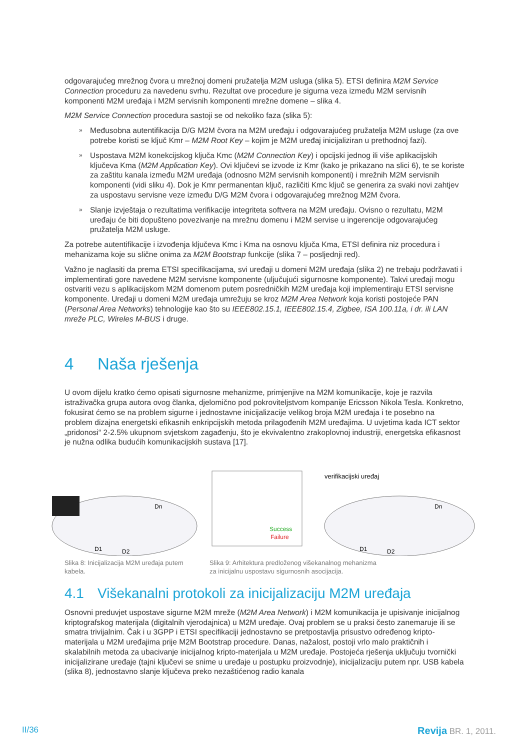odgovarajućeg mrežnog čvora u mrežnoj domeni pružatelja M2M usluga (slika 5). ETSI definira M2M Service Connection proceduru za navedenu svrhu. Rezultat ove procedure je sigurna veza između M2M servisnih komponenti M2M uređaja i M2M servisnih komponenti mrežne domene – slika 4.
M2M Service Connection procedura sastoji se od nekoliko faza (slika 5):
» Međusobna autentifikacija D/G M2M čvora na M2M uređaju i odgovarajućeg pružatelja M2M usluge (za ove potrebe koristi se ključ Kmr – M2M Root Key – kojim je M2M uređaj inicijaliziran u prethodnoj fazi).
» Uspostava M2M konekcijskog ključa Kmc (M2M Connection Key) i opcijski jednog ili više aplikacijskih ključeva Kma (M2M Application Key). Ovi ključevi se izvode iz Kmr (kako je prikazano na slici 6), te se koriste za zaštitu kanala između M2M uređaja (odnosno M2M servisnih komponenti) i mrežnih M2M servisnih komponenti (vidi sliku 4). Dok je Kmr permanentan ključ, različiti Kmc ključ se generira za svaki novi zahtjev za uspostavu servisne veze između D/G M2M čvora i odgovarajućeg mrežnog M2M čvora.
» Slanje izvještaja o rezultatima verifikacije integriteta softvera na M2M uređaju. Ovisno o rezultatu, M2M uređaju će biti dopušteno povezivanje na mrežnu domenu i M2M servise u ingerencije odgovarajućeg pružatelja M2M usluge.
Za potrebe autentifikacije i izvođenja ključeva Kmc i Kma na osnovu ključa Kma, ETSI definira niz procedura i mehanizama koje su slične onima za M2M Bootstrap funkcije (slika 7 – posljednji red).
Važno je naglasiti da prema ETSI specifikacijama, svi uređaji u domeni M2M uređaja (slika 2) ne trebaju podržavati i implementirati gore navedene M2M servisne komponente (uljučujući sigurnosne komponente). Takvi uređaji mogu ostvariti vezu s aplikacijskom M2M domenom putem posredničkih M2M uređaja koji implementiraju ETSI servisne komponente. Uređaji u domeni M2M uređaja umrežuju se kroz M2M Area Network koja koristi postojeće PAN (Personal Area Networks) tehnologije kao što su IEEE802.15.1, IEEE802.15.4, Zigbee, ISA 100.11a, i dr. ili LAN mreže PLC, Wireles M-BUS i druge.
4 Naša rješenja
U ovom dijelu kratko ćemo opisati sigurnosne mehanizme, primjenjive na M2M komunikacije, koje je razvila istraživačka grupa autora ovog članka, djelomično pod pokroviteljstvom kompanije Ericsson Nikola Tesla. Konkretno, fokusirat ćemo se na problem sigurne i jednostavne inicijalizacije velikog broja M2M uređaja i te posebno na problem dizajna energetski efikasnih enkripcijskih metoda prilagođenih M2M uređajima. U uvjetima kada ICT sektor „pridonosi“ 2-2.5% ukupnom svjetskom zagađenju, što je ekvivalentno zrakoplovnoj industriji, energetska efikasnost je nužna odlika budućih komunikacijskih sustava [17].
D1
D2
Dn
Slika 8: Inicijalizacija M2M uređaja putem kabela.
Success
Failure
verifikacijski uređaj
D1
D2
Dn
Slika 9: Arhitektura predloženog višekanalnog mehanizma
za inicijalnu uspostavu sigurnosnih asocijacija.
4.1 Višekanalni protokoli za inicijalizaciju M2M uređaja
Osnovni preduvjet uspostave sigurne M2M mreže (M2M Area Network) i M2M komunikacija je upisivanje inicijalnog kriptografskog materijala (digitalnih vjerodajnica) u M2M uređaje. Ovaj problem se u praksi često zanemaruje ili se smatra trivijalnim. Čak i u 3GPP i ETSI specifikaciji jednostavno se pretpostavlja prisustvo određenog kripto-materijala u M2M uređajima prije M2M Bootstrap procedure. Danas, nažalost, postoji vrlo malo praktičnih i skalabilnih metoda za ubacivanje inicijalnog kripto-materijala u M2M uređaje. Postojeća rješenja uključuju tvornički inicijalizirane uređaje (tajni ključevi se snime u uređaje u postupku proizvodnje), inicijalizaciju putem npr. USB kabela (slika 8), jednostavno slanje ključeva preko nezaštićenog radio kanala
II/36 Revija BR. 1, 2011.